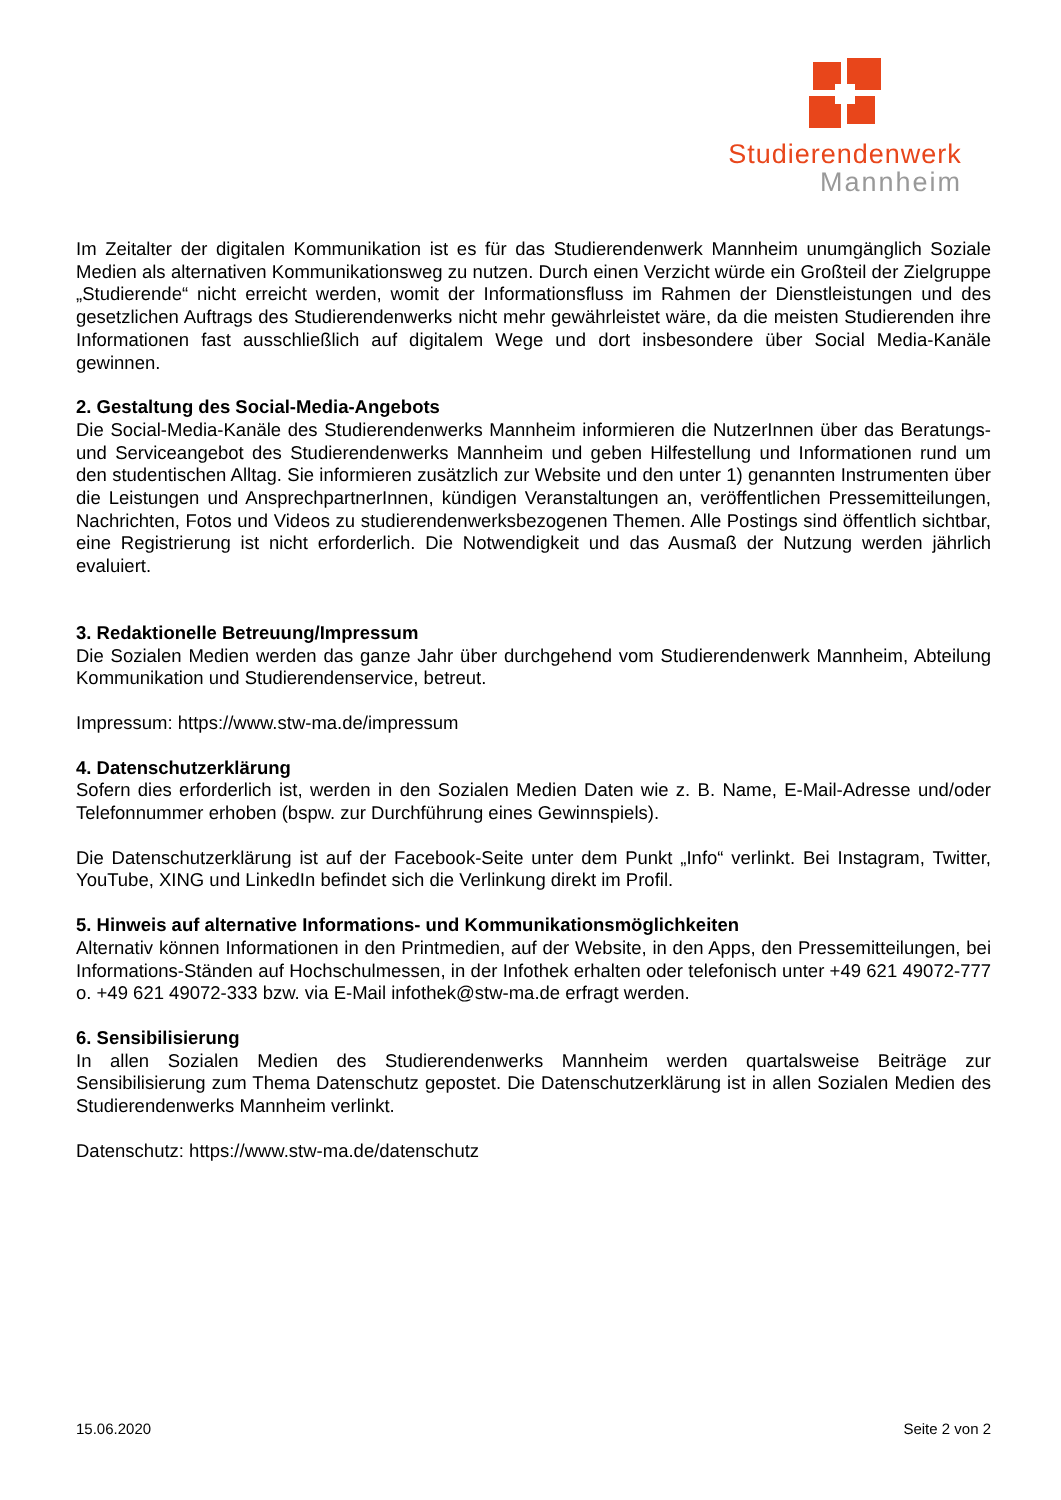Studierendenwerk
Mannheim
Im Zeitalter der digitalen Kommunikation ist es für das Studierendenwerk Mannheim unumgänglich Soziale Medien als alternativen Kommunikationsweg zu nutzen. Durch einen Verzicht würde ein Großteil der Zielgruppe „Studierende“ nicht erreicht werden, womit der Informationsfluss im Rahmen der Dienstleistungen und des gesetzlichen Auftrags des Studierendenwerks nicht mehr gewährleistet wäre, da die meisten Studierenden ihre Informationen fast ausschließlich auf digitalem Wege und dort insbesondere über Social Media-Kanäle gewinnen.
2. Gestaltung des Social-Media-Angebots
Die Social-Media-Kanäle des Studierendenwerks Mannheim informieren die NutzerInnen über das Beratungs- und Serviceangebot des Studierendenwerks Mannheim und geben Hilfestellung und Informationen rund um den studentischen Alltag. Sie informieren zusätzlich zur Website und den unter 1) genannten Instrumenten über die Leistungen und AnsprechpartnerInnen, kündigen Veranstaltungen an, veröffentlichen Pressemitteilungen, Nachrichten, Fotos und Videos zu studierendenwerksbezogenen Themen. Alle Postings sind öffentlich sichtbar, eine Registrierung ist nicht erforderlich. Die Notwendigkeit und das Ausmaß der Nutzung werden jährlich evaluiert.
3. Redaktionelle Betreuung/Impressum
Die Sozialen Medien werden das ganze Jahr über durchgehend vom Studierendenwerk Mannheim, Abteilung Kommunikation und Studierendenservice, betreut.
Impressum: https://www.stw-ma.de/impressum
4. Datenschutzerklärung
Sofern dies erforderlich ist, werden in den Sozialen Medien Daten wie z. B. Name, E-Mail-Adresse und/oder Telefonnummer erhoben (bspw. zur Durchführung eines Gewinnspiels).
Die Datenschutzerklärung ist auf der Facebook-Seite unter dem Punkt „Info“ verlinkt. Bei Instagram, Twitter, YouTube, XING und LinkedIn befindet sich die Verlinkung direkt im Profil.
5. Hinweis auf alternative Informations- und Kommunikationsmöglichkeiten
Alternativ können Informationen in den Printmedien, auf der Website, in den Apps, den Pressemitteilungen, bei Informations-Ständen auf Hochschulmessen, in der Infothek erhalten oder telefonisch unter +49 621 49072-777 o. +49 621 49072-333 bzw. via E-Mail infothek@stw-ma.de erfragt werden.
6. Sensibilisierung
In allen Sozialen Medien des Studierendenwerks Mannheim werden quartalsweise Beiträge zur Sensibilisierung zum Thema Datenschutz gepostet. Die Datenschutzerklärung ist in allen Sozialen Medien des Studierendenwerks Mannheim verlinkt.
Datenschutz: https://www.stw-ma.de/datenschutz
15.06.2020 Seite 2 von 2